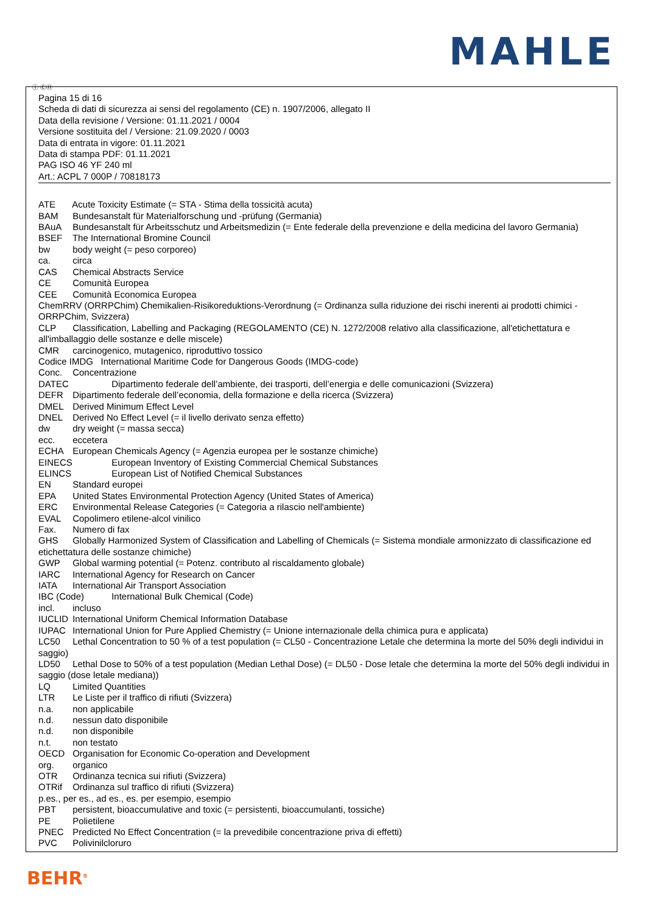MAHLE
Ⓘ ⒸⒽ
Pagina 15 di 16
Scheda di dati di sicurezza ai sensi del regolamento (CE) n. 1907/2006, allegato II
Data della revisione / Versione: 01.11.2021 / 0004
Versione sostituita del / Versione: 21.09.2020 / 0003
Data di entrata in vigore: 01.11.2021
Data di stampa PDF: 01.11.2021
PAG ISO 46 YF 240 ml
Art.: ACPL 7 000P / 70818173
ATE Acute Toxicity Estimate (= STA - Stima della tossicità acuta)
BAM Bundesanstalt für Materialforschung und -prüfung (Germania)
BAuA Bundesanstalt für Arbeitsschutz und Arbeitsmedizin (= Ente federale della prevenzione e della medicina del lavoro Germania)
BSEF The International Bromine Council
bw body weight (= peso corporeo)
ca. circa
CAS Chemical Abstracts Service
CE Comunità Europea
CEE Comunità Economica Europea
ChemRRV (ORRPChim) Chemikalien-Risikoreduktions-Verordnung (= Ordinanza sulla riduzione dei rischi inerenti ai prodotti chimici - ORRPChim, Svizzera)
CLP Classification, Labelling and Packaging (REGOLAMENTO (CE) N. 1272/2008 relativo alla classificazione, all'etichettatura e all'imballaggio delle sostanze e delle miscele)
CMR carcinogenico, mutagenico, riproduttivo tossico
Codice IMDG International Maritime Code for Dangerous Goods (IMDG-code)
Conc. Concentrazione
DATEC Dipartimento federale dell’ambiente, dei trasporti, dell’energia e delle comunicazioni (Svizzera)
DEFR Dipartimento federale dell’economia, della formazione e della ricerca (Svizzera)
DMEL Derived Minimum Effect Level
DNEL Derived No Effect Level (= il livello derivato senza effetto)
dw dry weight (= massa secca)
ecc. eccetera
ECHA European Chemicals Agency (= Agenzia europea per le sostanze chimiche)
EINECS European Inventory of Existing Commercial Chemical Substances
ELINCS European List of Notified Chemical Substances
EN Standard europei
EPA United States Environmental Protection Agency (United States of America)
ERC Environmental Release Categories (= Categoria a rilascio nell'ambiente)
EVAL Copolimero etilene-alcol vinilico
Fax. Numero di fax
GHS Globally Harmonized System of Classification and Labelling of Chemicals (= Sistema mondiale armonizzato di classificazione ed etichettatura delle sostanze chimiche)
GWP Global warming potential (= Potenz. contributo al riscaldamento globale)
IARC International Agency for Research on Cancer
IATA International Air Transport Association
IBC (Code) International Bulk Chemical (Code)
incl. incluso
IUCLID International Uniform Chemical Information Database
IUPAC International Union for Pure Applied Chemistry (= Unione internazionale della chimica pura e applicata)
LC50 Lethal Concentration to 50 % of a test population (= CL50 - Concentrazione Letale che determina la morte del 50% degli individui in saggio)
LD50 Lethal Dose to 50% of a test population (Median Lethal Dose) (= DL50 - Dose letale che determina la morte del 50% degli individui in saggio (dose letale mediana))
LQ Limited Quantities
LTR Le Liste per il traffico di rifiuti (Svizzera)
n.a. non applicabile
n.d. nessun dato disponibile
n.d. non disponibile
n.t. non testato
OECD Organisation for Economic Co-operation and Development
org. organico
OTR Ordinanza tecnica sui rifiuti (Svizzera)
OTRif Ordinanza sul traffico di rifiuti (Svizzera)
p.es., per es., ad es., es. per esempio, esempio
PBT persistent, bioaccumulative and toxic (= persistenti, bioaccumulanti, tossiche)
PE Polietilene
PNEC Predicted No Effect Concentration (= la prevedibile concentrazione priva di effetti)
PVC Polivinilcloruro
BEHR<sup>®</sup>